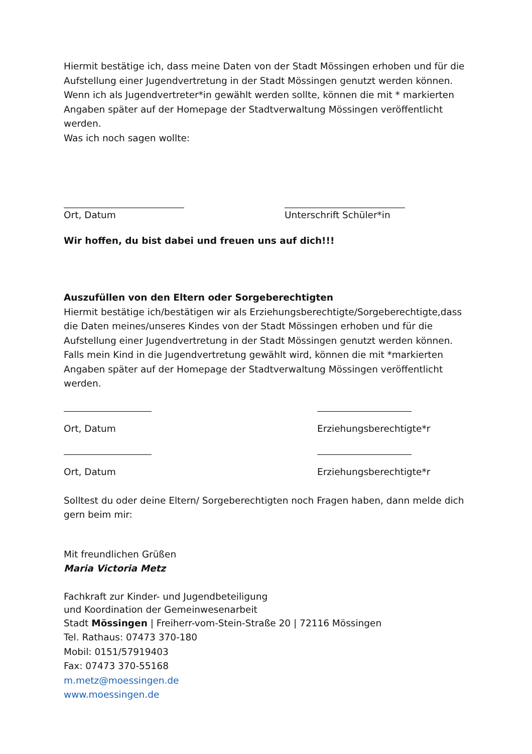Hiermit bestätige ich, dass meine Daten von der Stadt Mössingen erhoben und für die Aufstellung einer Jugendvertretung in der Stadt Mössingen genutzt werden können. Wenn ich als Jugendvertreter*in gewählt werden sollte, können die mit * markierten Angaben später auf der Homepage der Stadtverwaltung Mössingen veröffentlicht werden.
Was ich noch sagen wollte:
Ort, Datum Unterschrift Schüler*in
Wir hoffen, du bist dabei und freuen uns auf dich!!!
Auszufüllen von den Eltern oder Sorgeberechtigten
Hiermit bestätige ich/bestätigen wir als Erziehungsberechtigte/Sorgeberechtigte,dass die Daten meines/unseres Kindes von der Stadt Mössingen erhoben und für die Aufstellung einer Jugendvertretung in der Stadt Mössingen genutzt werden können. Falls mein Kind in die Jugendvertretung gewählt wird, können die mit *markierten Angaben später auf der Homepage der Stadtverwaltung Mössingen veröffentlicht werden.
Ort, Datum Erziehungsberechtigte*r
Ort, Datum Erziehungsberechtigte*r
Solltest du oder deine Eltern/ Sorgeberechtigten noch Fragen haben, dann melde dich gern beim mir:
Mit freundlichen Grüßen
Maria Victoria Metz
Fachkraft zur Kinder- und Jugendbeteiligung
und Koordination der Gemeinwesenarbeit
Stadt Mössingen | Freiherr-vom-Stein-Straße 20 | 72116 Mössingen
Tel. Rathaus: 07473 370-180
Mobil: 0151/57919403
Fax: 07473 370-55168
m.metz@moessingen.de
www.moessingen.de